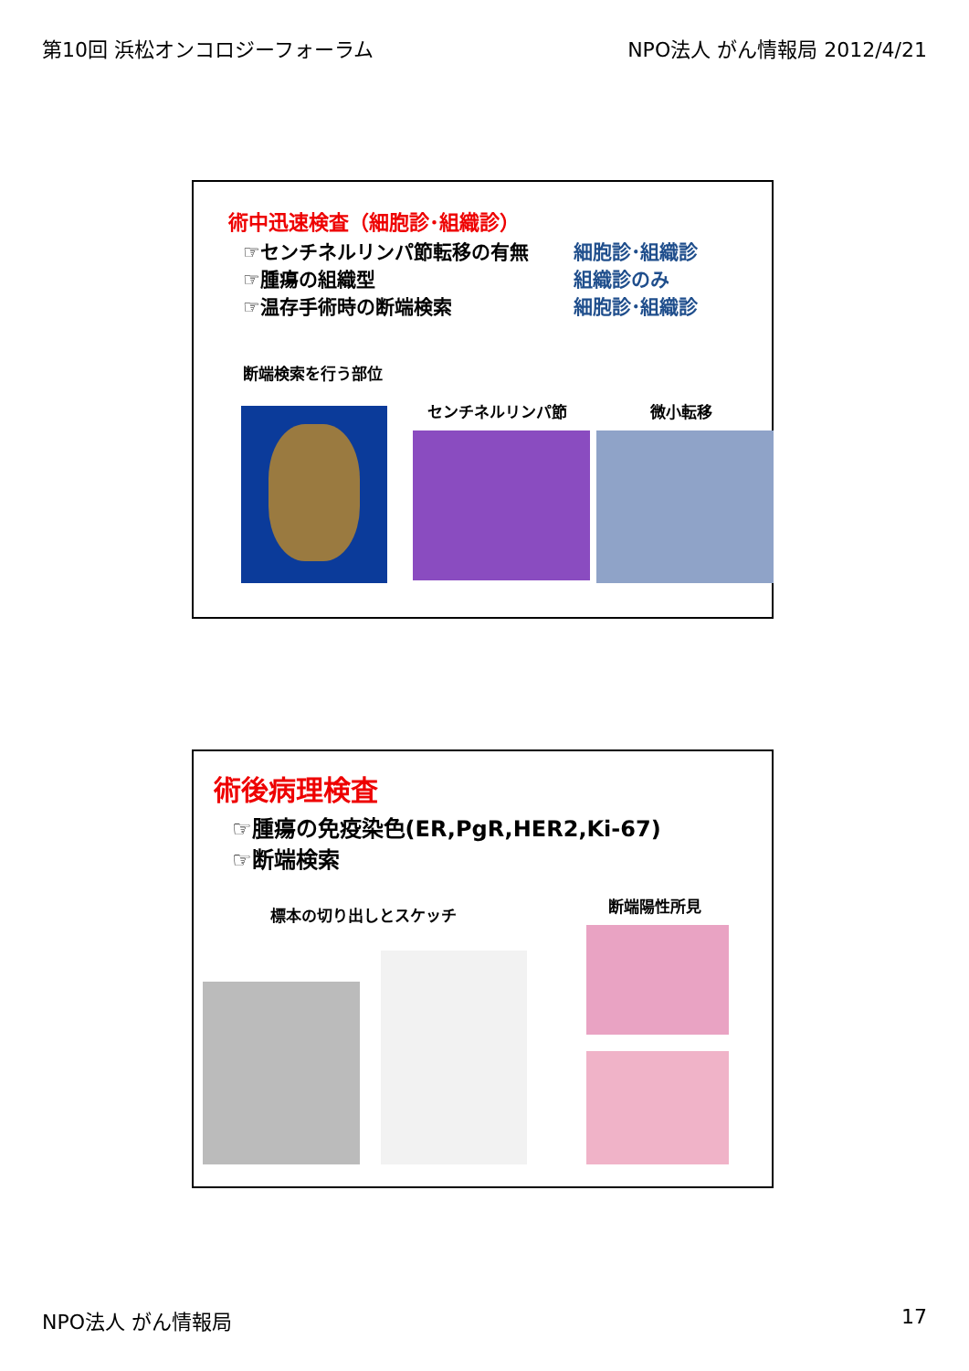第10回 浜松オンコロジーフォーラム NPO法人 がん情報局 2012/4/21
術中迅速検査（細胞診･組織診）
☞センチネルリンパ節転移の有無 細胞診･組織診
☞腫瘍の組織型 組織診のみ
☞温存手術時の断端検索 細胞診･組織診
断端検索を行う部位
センチネルリンパ節 微小転移
術後病理検査
☞腫瘍の免疫染色(ER,PgR,HER2,Ki-67)
☞断端検索
標本の切り出しとスケッチ 断端陽性所見
NPO法人 がん情報局 17